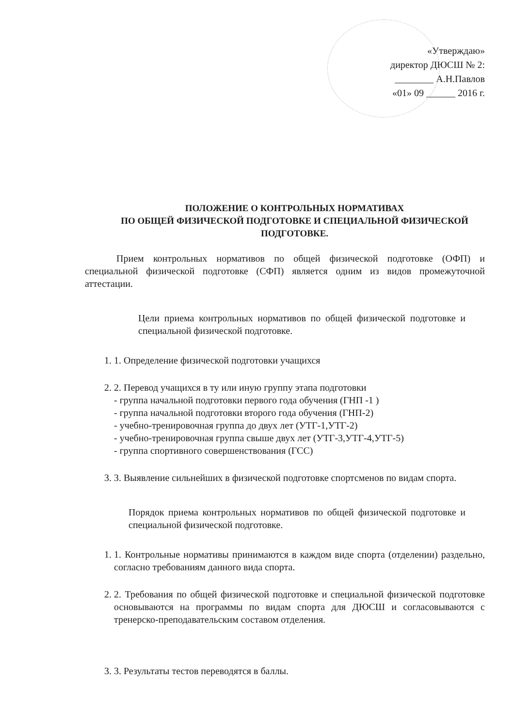«Утверждаю»
директор ДЮСШ № 2:
________ А.Н.Павлов
«01» 09 ______ 2016 г.
ПОЛОЖЕНИЕ О КОНТРОЛЬНЫХ НОРМАТИВАХ
ПО ОБЩЕЙ ФИЗИЧЕСКОЙ ПОДГОТОВКЕ И СПЕЦИАЛЬНОЙ ФИЗИЧЕСКОЙ ПОДГОТОВКЕ.
Прием контрольных нормативов по общей физической подготовке (ОФП) и специальной физической подготовке (СФП) является одним из видов промежуточной аттестации.
Цели приема контрольных нормативов по общей физической подготовке и специальной физической подготовке.
1. 1. Определение физической подготовки учащихся
2. 2. Перевод учащихся в ту или иную группу этапа подготовки
- группа начальной подготовки первого года обучения (ГНП -1 )
- группа начальной подготовки второго года обучения (ГНП-2)
- учебно-тренировочная группа до двух лет (УТГ-1,УТГ-2)
- учебно-тренировочная группа свыше двух лет (УТГ-3,УТГ-4,УТГ-5)
- группа спортивного совершенствования (ГСС)
3. 3. Выявление сильнейших в физической подготовке спортсменов по видам спорта.
Порядок приема контрольных нормативов по общей физической подготовке и специальной физической подготовке.
1. 1. Контрольные нормативы принимаются в каждом виде спорта (отделении) раздельно, согласно требованиям данного вида спорта.
2. 2. Требования по общей физической подготовке и специальной физической подготовке основываются на программы по видам спорта для ДЮСШ и согласовываются с тренерско-преподавательским составом отделения.
3. 3. Результаты тестов переводятся в баллы.